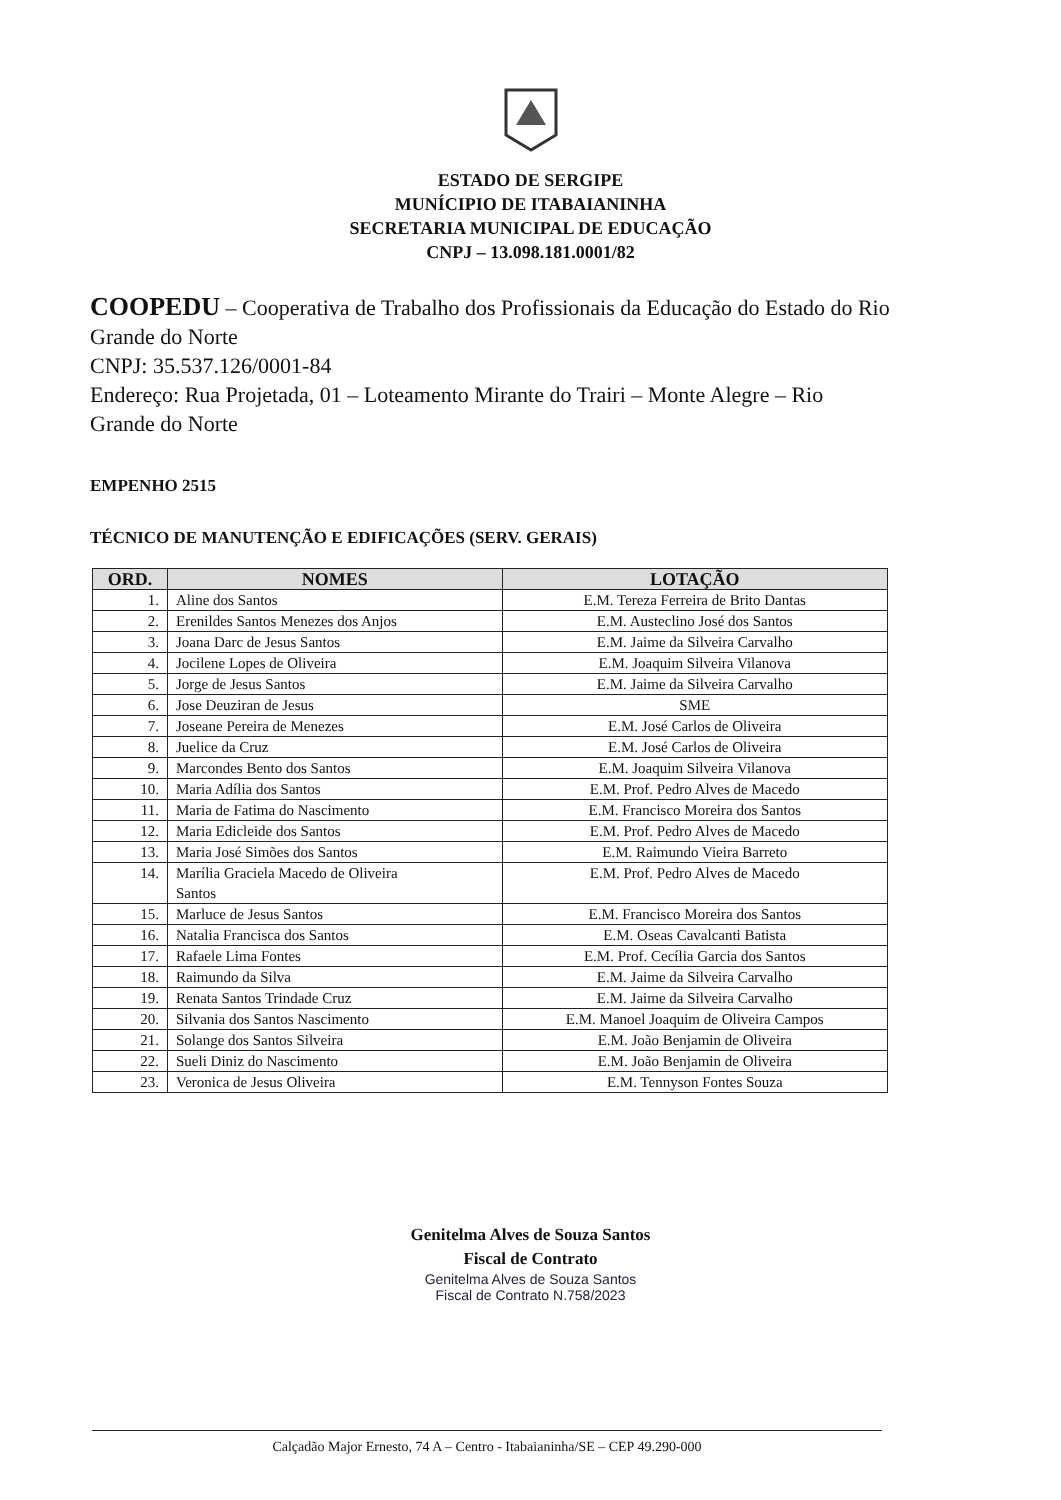ESTADO DE SERGIPE
MUNÍCIPIO DE ITABAIANINHA
SECRETARIA MUNICIPAL DE EDUCAÇÃO
CNPJ – 13.098.181.0001/82
COOPEDU – Cooperativa de Trabalho dos Profissionais da Educação do Estado do Rio Grande do Norte
CNPJ: 35.537.126/0001-84
Endereço: Rua Projetada, 01 – Loteamento Mirante do Trairi – Monte Alegre – Rio Grande do Norte
EMPENHO 2515
TÉCNICO DE MANUTENÇÃO E EDIFICAÇÕES (SERV. GERAIS)
| ORD. | NOMES | LOTAÇÃO |
| --- | --- | --- |
| 1. | Aline dos Santos | E.M. Tereza Ferreira de Brito Dantas |
| 2. | Erenildes Santos Menezes dos Anjos | E.M. Austeclino José dos Santos |
| 3. | Joana Darc de Jesus Santos | E.M. Jaime da Silveira Carvalho |
| 4. | Jocilene Lopes de Oliveira | E.M. Joaquim Silveira Vilanova |
| 5. | Jorge de Jesus Santos | E.M. Jaime da Silveira Carvalho |
| 6. | Jose Deuziran de Jesus | SME |
| 7. | Joseane Pereira de Menezes | E.M. José Carlos de Oliveira |
| 8. | Juelice da Cruz | E.M. José Carlos de Oliveira |
| 9. | Marcondes Bento dos Santos | E.M. Joaquim Silveira Vilanova |
| 10. | Maria Adília dos Santos | E.M. Prof. Pedro Alves de Macedo |
| 11. | Maria de Fatima do Nascimento | E.M. Francisco Moreira dos Santos |
| 12. | Maria Edicleide dos Santos | E.M. Prof. Pedro Alves de Macedo |
| 13. | Maria José Simões dos Santos | E.M. Raimundo Vieira Barreto |
| 14. | Marília Graciela Macedo de Oliveira Santos | E.M. Prof. Pedro Alves de Macedo |
| 15. | Marluce de Jesus Santos | E.M. Francisco Moreira dos Santos |
| 16. | Natalia Francisca dos Santos | E.M. Oseas Cavalcanti Batista |
| 17. | Rafaele Lima Fontes | E.M. Prof. Cecília Garcia dos Santos |
| 18. | Raimundo da Silva | E.M. Jaime da Silveira Carvalho |
| 19. | Renata Santos Trindade Cruz | E.M. Jaime da Silveira Carvalho |
| 20. | Silvania dos Santos Nascimento | E.M. Manoel Joaquim de Oliveira Campos |
| 21. | Solange dos Santos Silveira | E.M. João Benjamin de Oliveira |
| 22. | Sueli Diniz do Nascimento | E.M. João Benjamin de Oliveira |
| 23. | Veronica de Jesus Oliveira | E.M. Tennyson Fontes Souza |
Genitelma Alves de Souza Santos
Fiscal de Contrato
Genitelma Alves de Souza Santos
Fiscal de Contrato N.758/2023
Calçadão Major Ernesto, 74 A – Centro - Itabaianinha/SE – CEP 49.290-000